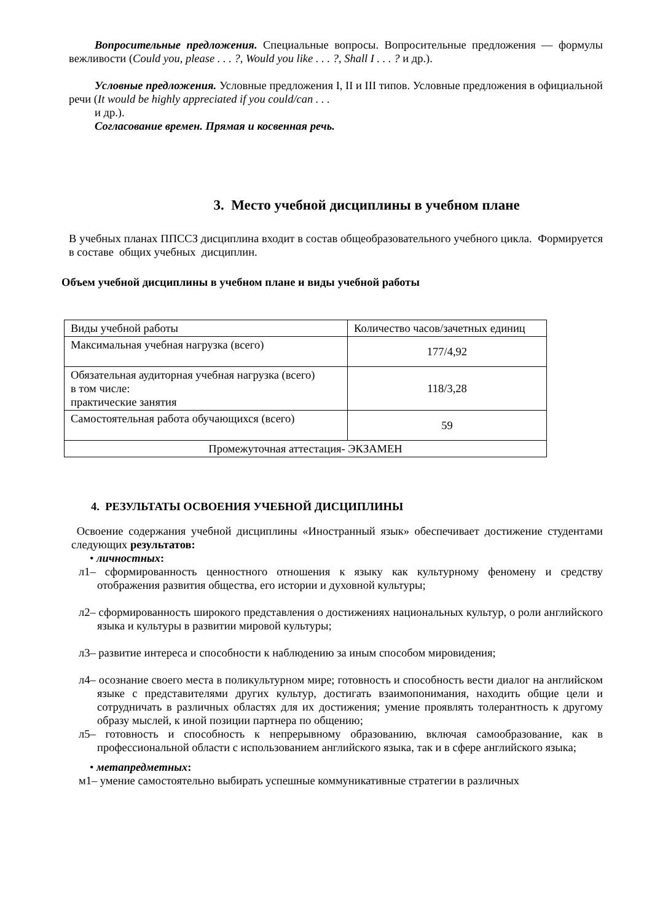Вопросительные предложения. Специальные вопросы. Вопросительные предложения — формулы вежливости (Could you, please . . . ?, Would you like . . . ?, Shall I . . . ? и др.).
Условные предложения. Условные предложения I, II и III типов. Условные предложения в официальной речи (It would be highly appreciated if you could/can . . .
и др.).
Согласование времен. Прямая и косвенная речь.
3. Место учебной дисциплины в учебном плане
В учебных планах ППССЗ дисциплина входит в состав общеобразовательного учебного цикла. Формируется в составе общих учебных дисциплин.
Объем учебной дисциплины в учебном плане и виды учебной работы
| Виды учебной работы | Количество часов/зачетных единиц |
| Максимальная учебная нагрузка (всего) | 177/4,92 |
| Обязательная аудиторная учебная нагрузка (всего) в том числе: практические занятия | 118/3,28 |
| Самостоятельная работа обучающихся (всего) | 59 |
| Промежуточная аттестация- ЭКЗАМЕН | |
4. РЕЗУЛЬТАТЫ ОСВОЕНИЯ УЧЕБНОЙ ДИСЦИПЛИНЫ
Освоение содержания учебной дисциплины «Иностранный язык» обеспечивает достижение студентами следующих результатов:
• личностных:
л1– сформированность ценностного отношения к языку как культурному феномену и средству отображения развития общества, его истории и духовной культуры;
л2– сформированность широкого представления о достижениях национальных культур, о роли английского языка и культуры в развитии мировой культуры;
л3– развитие интереса и способности к наблюдению за иным способом мировидения;
л4– осознание своего места в поликультурном мире; готовность и способность вести диалог на английском языке с представителями других культур, достигать взаимопонимания, находить общие цели и сотрудничать в различных областях для их достижения; умение проявлять толерантность к другому образу мыслей, к иной позиции партнера по общению;
л5– готовность и способность к непрерывному образованию, включая самообразование, как в профессиональной области с использованием английского языка, так и в сфере английского языка;
• метапредметных:
м1– умение самостоятельно выбирать успешные коммуникативные стратегии в различных